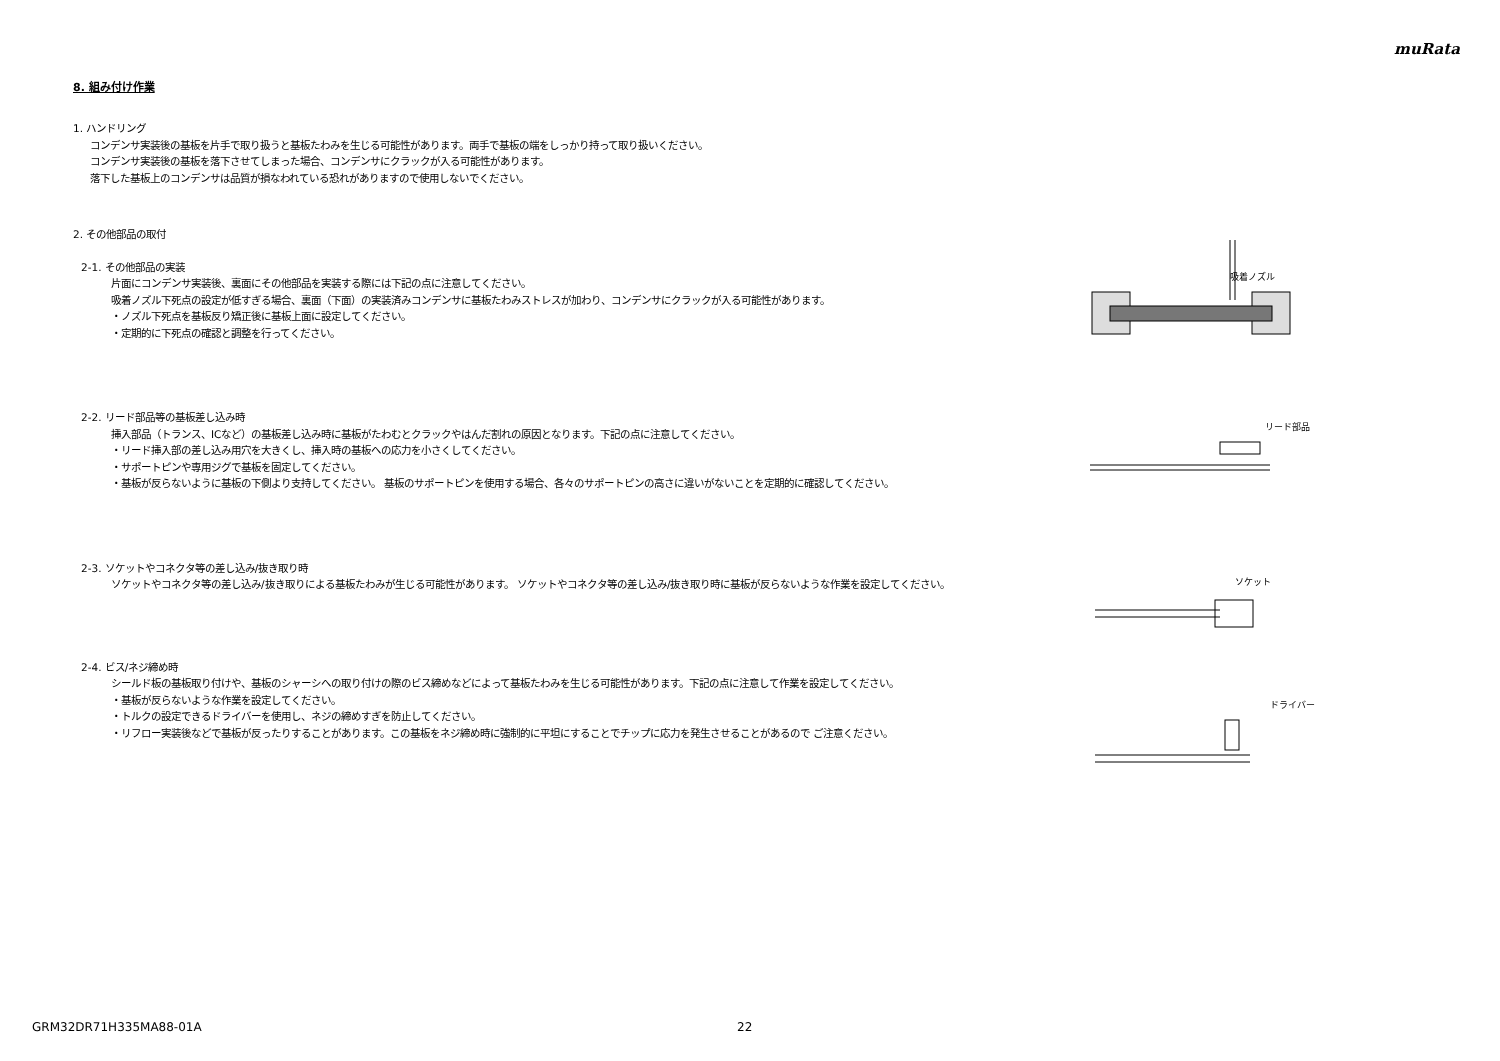muRata
8. 組み付け作業
1. ハンドリング
コンデンサ実装後の基板を片手で取り扱うと基板たわみを生じる可能性があります。両手で基板の端をしっかり持って取り扱いください。
コンデンサ実装後の基板を落下させてしまった場合、コンデンサにクラックが入る可能性があります。
落下した基板上のコンデンサは品質が損なわれている恐れがありますので使用しないでください。
2. その他部品の取付
2-1. その他部品の実装
片面にコンデンサ実装後、裏面にその他部品を実装する際には下記の点に注意してください。
吸着ノズル下死点の設定が低すぎる場合、裏面（下面）の実装済みコンデンサに基板たわみストレスが加わり、コンデンサにクラックが入る可能性があります。
・ノズル下死点を基板反り矯正後に基板上面に設定してください。
・定期的に下死点の確認と調整を行ってください。
2-2. リード部品等の基板差し込み時
挿入部品（トランス、ICなど）の基板差し込み時に基板がたわむとクラックやはんだ割れの原因となります。下記の点に注意してください。
・リード挿入部の差し込み用穴を大きくし、挿入時の基板への応力を小さくしてください。
・サポートピンや専用ジグで基板を固定してください。
・基板が反らないように基板の下側より支持してください。 基板のサポートピンを使用する場合、各々のサポートピンの高さに違いがないことを定期的に確認してください。
2-3. ソケットやコネクタ等の差し込み/抜き取り時
ソケットやコネクタ等の差し込み/抜き取りによる基板たわみが生じる可能性があります。 ソケットやコネクタ等の差し込み/抜き取り時に基板が反らないような作業を設定してください。
2-4. ビス/ネジ締め時
シールド板の基板取り付けや、基板のシャーシへの取り付けの際のビス締めなどによって基板たわみを生じる可能性があります。下記の点に注意して作業を設定してください。
・基板が反らないような作業を設定してください。
・トルクの設定できるドライバーを使用し、ネジの締めすぎを防止してください。
・リフロー実装後などで基板が反ったりすることがあります。この基板をネジ締め時に強制的に平坦にすることでチップに応力を発生させることがあるので ご注意ください。
吸着ノズル
リード部品
ソケット
ドライバー
GRM32DR71H335MA88-01A 22